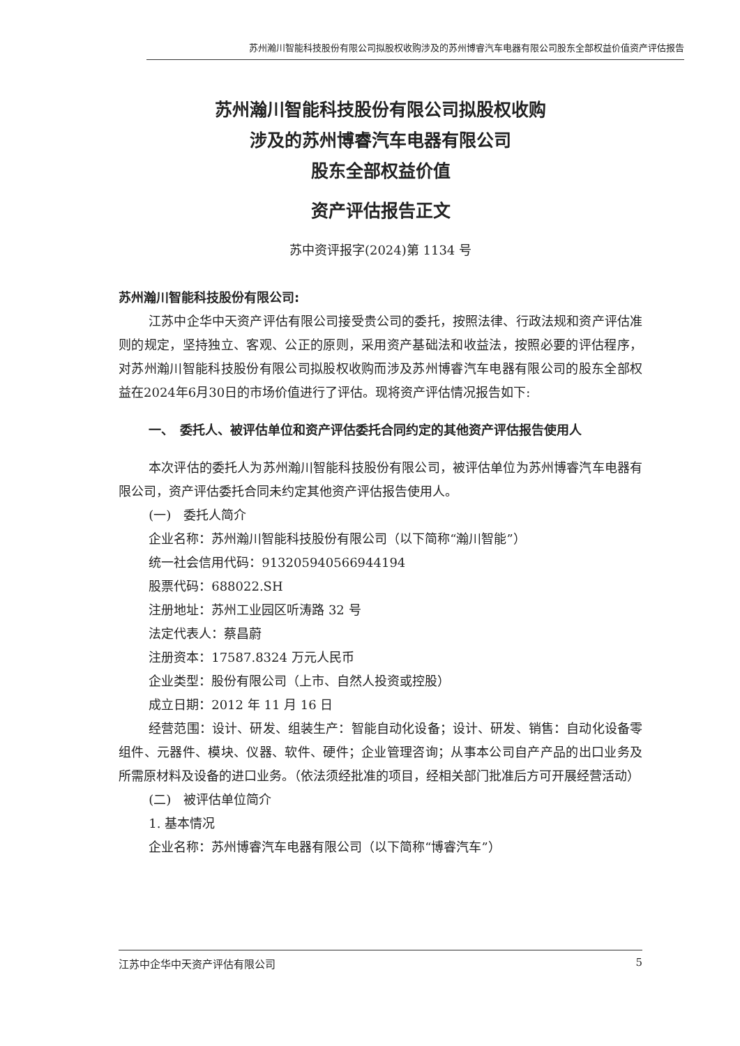苏州瀚川智能科技股份有限公司拟股权收购涉及的苏州博睿汽车电器有限公司股东全部权益价值资产评估报告
苏州瀚川智能科技股份有限公司拟股权收购
涉及的苏州博睿汽车电器有限公司
股东全部权益价值
资产评估报告正文
苏中资评报字(2024)第 1134 号
苏州瀚川智能科技股份有限公司:
江苏中企华中天资产评估有限公司接受贵公司的委托，按照法律、行政法规和资产评估准则的规定，坚持独立、客观、公正的原则，采用资产基础法和收益法，按照必要的评估程序，对苏州瀚川智能科技股份有限公司拟股权收购而涉及苏州博睿汽车电器有限公司的股东全部权益在2024年6月30日的市场价值进行了评估。现将资产评估情况报告如下:
一、　委托人、被评估单位和资产评估委托合同约定的其他资产评估报告使用人
本次评估的委托人为苏州瀚川智能科技股份有限公司，被评估单位为苏州博睿汽车电器有限公司，资产评估委托合同未约定其他资产评估报告使用人。
(一)　委托人简介
企业名称：苏州瀚川智能科技股份有限公司（以下简称“瀚川智能”）
统一社会信用代码：913205940566944194
股票代码：688022.SH
注册地址：苏州工业园区听涛路 32 号
法定代表人：蔡昌蔚
注册资本：17587.8324 万元人民币
企业类型：股份有限公司（上市、自然人投资或控股）
成立日期：2012 年 11 月 16 日
经营范围：设计、研发、组装生产：智能自动化设备；设计、研发、销售：自动化设备零组件、元器件、模块、仪器、软件、硬件；企业管理咨询；从事本公司自产产品的出口业务及所需原材料及设备的进口业务。（依法须经批准的项目，经相关部门批准后方可开展经营活动）
(二)　被评估单位简介
1. 基本情况
企业名称：苏州博睿汽车电器有限公司（以下简称“博睿汽车”）
江苏中企华中天资产评估有限公司 5